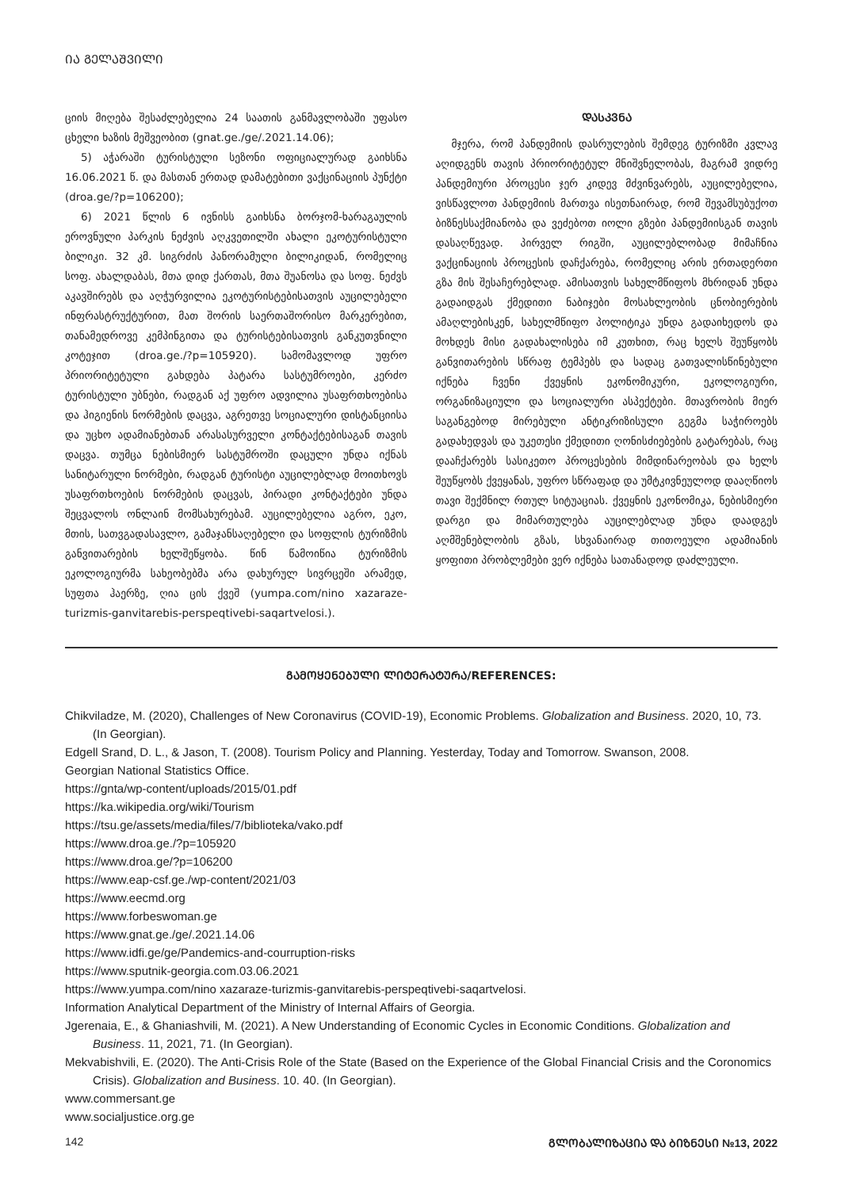ᲘᲐ ᲒᲔᲚᲐᲨᲕᲘᲚᲘ
ციის მიღება შესაძლებელია 24 საათის განმავლობაში უფასო ცხელი ხაზის მეშვეობით (gnat.ge./ge/.2021.14.06);
5) აჭარაში ტურისტული სეზონი ოფიციალურად გაიხსნა 16.06.2021 წ. და მასთან ერთად დამატებითი ვაქცინაციის პუნქტი (droa.ge/?p=106200);
6) 2021 წლის 6 ივნისს გაიხსნა ბორჯომ-ხარაგაულის ეროვნული პარკის ნეძვის აღკვეთილში ახალი ეკოტურისტული ბილიკი. 32 კმ. სიგრძის პანორამული ბილიკიდან, რომელიც სოფ. ახალდაბას, მთა დიდ ქართას, მთა შუანოსა და სოფ. ნეძვს აკავშირებს და აღჭურვილია ეკოტურისტებისათვის აუცილებელი ინფრასტრუქტურით, მათ შორის საერთაშორისო მარკერებით, თანამედროვე კემპინგითა და ტურისტებისათვის განკუთვნილი კოტეჯით (droa.ge./?p=105920). სამომავლოდ უფრო პრიორიტეტული გახდება პატარა სასტუმროები, კერძო ტურისტული უბნები, რადგან აქ უფრო ადვილია უსაფრთხოებისა და ჰიგიენის ნორმების დაცვა, აგრეთვე სოციალური დისტანციისა და უცხო ადამიანებთან არასასურველი კონტაქტებისაგან თავის დაცვა. თუმცა ნებისმიერ სასტუმროში დაცული უნდა იქნას სანიტარული ნორმები, რადგან ტურისტი აუცილებლად მოითხოვს უსაფრთხოების ნორმების დაცვას, პირადი კონტაქტები უნდა შეცვალოს ონლაინ მომსახურებამ. აუცილებელია აგრო, ეკო, მთის, სათვგადასავლო, გამაჯანსაღებელი და სოფლის ტურიზმის განვითარების ხელშეწყობა. წინ წამოიწია ტურიზმის ეკოლოგიურმა სახეობებმა არა დახურულ სივრცეში არამედ, სუფთა ჰაერზე, ღია ცის ქვეშ (yumpa.com/nino xazaraze-turizmis-ganvitarebis-perspeqtivebi-saqartvelosi.).
ᲓᲐᲡᲙᲕᲜᲐ
მჯერა, რომ პანდემიის დასრულების შემდეგ ტურიზმი კვლავ აღიდგენს თავის პრიორიტეტულ მნიშვნელობას, მაგრამ ვიდრე პანდემიური პროცესი ჯერ კიდევ მძვინვარებს, აუცილებელია, ვისწავლოთ პანდემიის მართვა ისეთნაირად, რომ შევამსუბუქოთ ბიზნესსაქმიანობა და ვეძებოთ იოლი გზები პანდემიისგან თავის დასაღწევად. პირველ რიგში, აუცილებლობად მიმაჩნია ვაქცინაციის პროცესის დაჩქარება, რომელიც არის ერთადერთი გზა მის შესაჩერებლად. ამისათვის სახელმწიფოს მხრიდან უნდა გადაიდგას ქმედითი ნაბიჯები მოსახლეობის ცნობიერების ამაღლებისკენ, სახელმწიფო პოლიტიკა უნდა გადაიხედოს და მოხდეს მისი გადახალისება იმ კუთხით, რაც ხელს შეუწყობს განვითარების სწრაფ ტემპებს და სადაც გათვალისწინებული იქნება ჩვენი ქვეყნის ეკონომიკური, ეკოლოგიური, ორგანიზაციული და სოციალური ასპექტები. მთავრობის მიერ საგანგებოდ მირებული ანტიკრიზისული გეგმა საჭიროებს გადახედვას და უკეთესი ქმედითი ღონისძიებების გატარებას, რაც დააჩქარებს სასიკეთო პროცესების მიმდინარეობას და ხელს შეუწყობს ქვეყანას, უფრო სწრაფად და უმტკივნეულოდ დააღწიოს თავი შექმნილ რთულ სიტუაციას. ქვეყნის ეკონომიკა, ნებისმიერი დარგი და მიმართულება აუცილებლად უნდა დაადგეს აღმშენებლობის გზას, სხვანაირად თითოეული ადამიანის ყოფითი პრობლემები ვერ იქნება სათანადოდ დაძლეული.
ᲒᲐᲛᲝᲧᲔᲜᲔᲑᲣᲚᲘ ᲚᲘᲢᲔᲠᲐᲢᲣᲠᲐ/REFERENCES:
Chikviladze, M. (2020), Challenges of New Coronavirus (COVID-19), Economic Problems. Globalization and Business. 2020, 10, 73. (In Georgian).
Edgell Srand, D. L., & Jason, T. (2008). Tourism Policy and Planning. Yesterday, Today and Tomorrow. Swanson, 2008.
Georgian National Statistics Office.
https://gnta/wp-content/uploads/2015/01.pdf
https://ka.wikipedia.org/wiki/Tourism
https://tsu.ge/assets/media/files/7/biblioteka/vako.pdf
https://www.droa.ge./?p=105920
https://www.droa.ge/?p=106200
https://www.eap-csf.ge./wp-content/2021/03
https://www.eecmd.org
https://www.forbeswoman.ge
https://www.gnat.ge./ge/.2021.14.06
https://www.idfi.ge/ge/Pandemics-and-courruption-risks
https://www.sputnik-georgia.com.03.06.2021
https://www.yumpa.com/nino xazaraze-turizmis-ganvitarebis-perspeqtivebi-saqartvelosi.
Information Analytical Department of the Ministry of Internal Affairs of Georgia.
Jgerenaia, E., & Ghaniashvili, M. (2021). A New Understanding of Economic Cycles in Economic Conditions. Globalization and Business. 11, 2021, 71. (In Georgian).
Mekvabishvili, E. (2020). The Anti-Crisis Role of the State (Based on the Experience of the Global Financial Crisis and the Coronomics Crisis). Globalization and Business. 10. 40. (In Georgian).
www.commersant.ge
www.socialjustice.org.ge
142 ᲒᲚᲝᲑᲐᲚᲘᲖᲐᲪᲘᲐ ᲓᲐ ᲑᲘᲖᲜᲔᲡᲘ №13, 2022